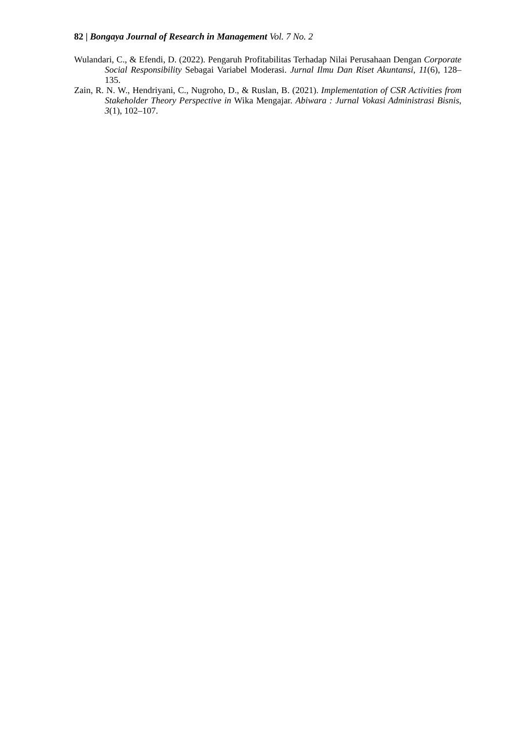82 | Bongaya Journal of Research in Management Vol. 7 No. 2
Wulandari, C., & Efendi, D. (2022). Pengaruh Profitabilitas Terhadap Nilai Perusahaan Dengan Corporate Social Responsibility Sebagai Variabel Moderasi. Jurnal Ilmu Dan Riset Akuntansi, 11(6), 128–135.
Zain, R. N. W., Hendriyani, C., Nugroho, D., & Ruslan, B. (2021). Implementation of CSR Activities from Stakeholder Theory Perspective in Wika Mengajar. Abiwara : Jurnal Vokasi Administrasi Bisnis, 3(1), 102–107.